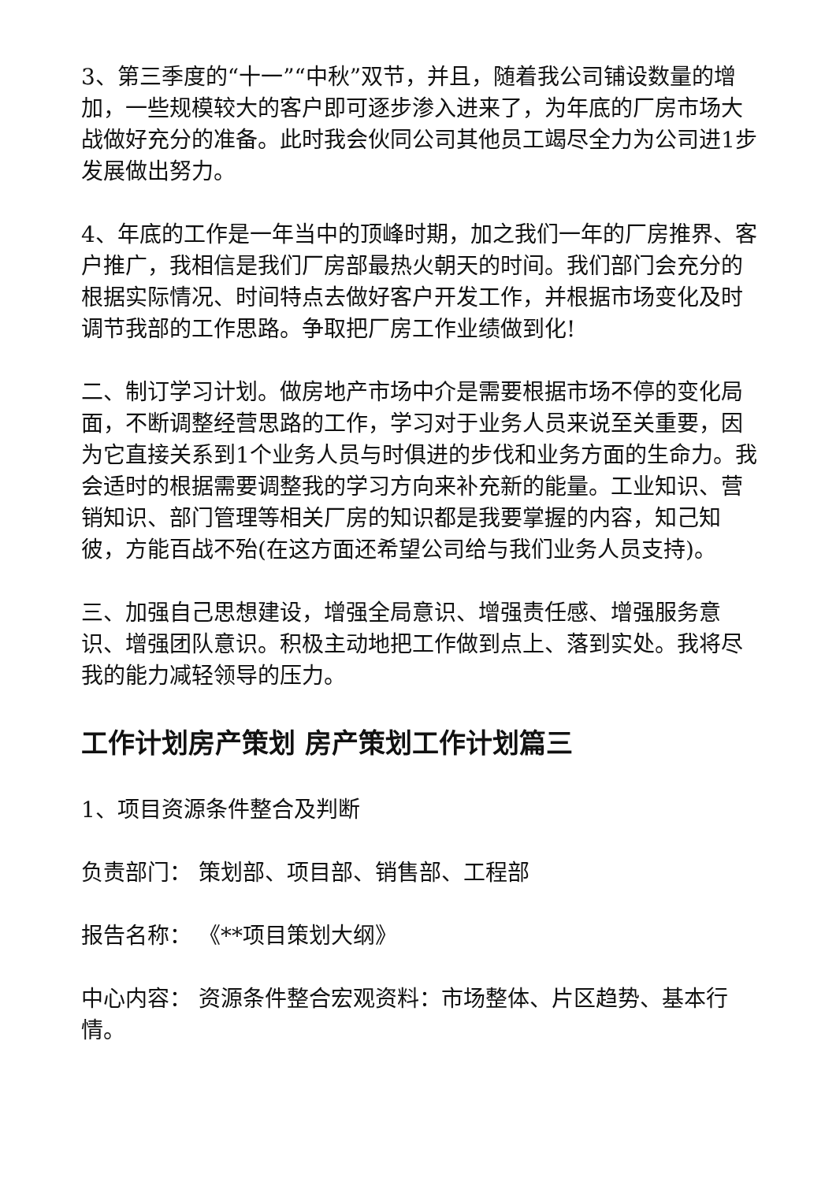3、第三季度的“十一”“中秋”双节，并且，随着我公司铺设数量的增加，一些规模较大的客户即可逐步渗入进来了，为年底的厂房市场大战做好充分的准备。此时我会伙同公司其他员工竭尽全力为公司进1步发展做出努力。
4、年底的工作是一年当中的顶峰时期，加之我们一年的厂房推界、客户推广，我相信是我们厂房部最热火朝天的时间。我们部门会充分的根据实际情况、时间特点去做好客户开发工作，并根据市场变化及时调节我部的工作思路。争取把厂房工作业绩做到化!
二、制订学习计划。做房地产市场中介是需要根据市场不停的变化局面，不断调整经营思路的工作，学习对于业务人员来说至关重要，因为它直接关系到1个业务人员与时俱进的步伐和业务方面的生命力。我会适时的根据需要调整我的学习方向来补充新的能量。工业知识、营销知识、部门管理等相关厂房的知识都是我要掌握的内容，知己知彼，方能百战不殆(在这方面还希望公司给与我们业务人员支持)。
三、加强自己思想建设，增强全局意识、增强责任感、增强服务意识、增强团队意识。积极主动地把工作做到点上、落到实处。我将尽我的能力减轻领导的压力。
工作计划房产策划 房产策划工作计划篇三
1、项目资源条件整合及判断
负责部门： 策划部、项目部、销售部、工程部
报告名称： 《**项目策划大纲》
中心内容： 资源条件整合宏观资料：市场整体、片区趋势、基本行情。